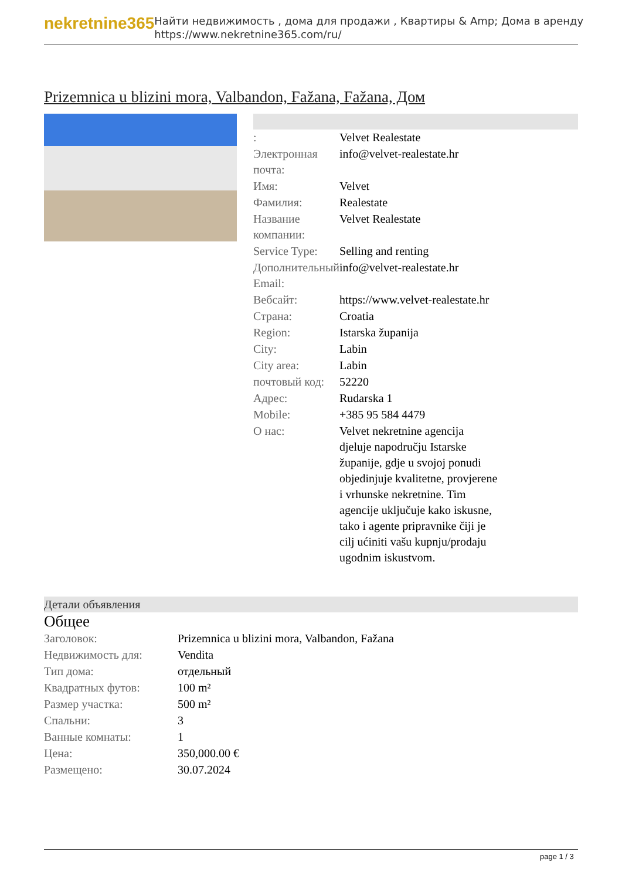nekretnine365
Найти недвижимость , дома для продажи , Квартиры & Amp; Дома в аренду
https://www.nekretnine365.com/ru/
Prizemnica u blizini mora, Valbandon, Fažana, Fažana, Дом
| : | Velvet Realestate |
| Электронная почта: | info@velvet-realestate.hr |
| Имя: | Velvet |
| Фамилия: | Realestate |
| Название компании: | Velvet Realestate |
| Service Type: | Selling and renting |
| Дополнительный Email: | info@velvet-realestate.hr |
| Вебсайт: | https://www.velvet-realestate.hr |
| Страна: | Croatia |
| Region: | Istarska županija |
| City: | Labin |
| City area: | Labin |
| почтовый код: | 52220 |
| Адрес: | Rudarska 1 |
| Mobile: | +385 95 584 4479 |
| О нас: | Velvet nekretnine agencija djeluje napodručju Istarske županije, gdje u svojoj ponudi objedinjuje kvalitetne, provjerene i vrhunske nekretnine. Tim agencije uključuje kako iskusne, tako i agente pripravnike čiji je cilj ućiniti vašu kupnju/prodaju ugodnim iskustvom. |
Детали объявления
Общее
| Заголовок: | Prizemnica u blizini mora, Valbandon, Fažana |
| Недвижимость для: | Vendita |
| Тип дома: | отдельный |
| Квадратных футов: | 100 m² |
| Размер участка: | 500 m² |
| Спальни: | 3 |
| Ванные комнаты: | 1 |
| Цена: | 350,000.00 € |
| Размещено: | 30.07.2024 |
page 1 / 3